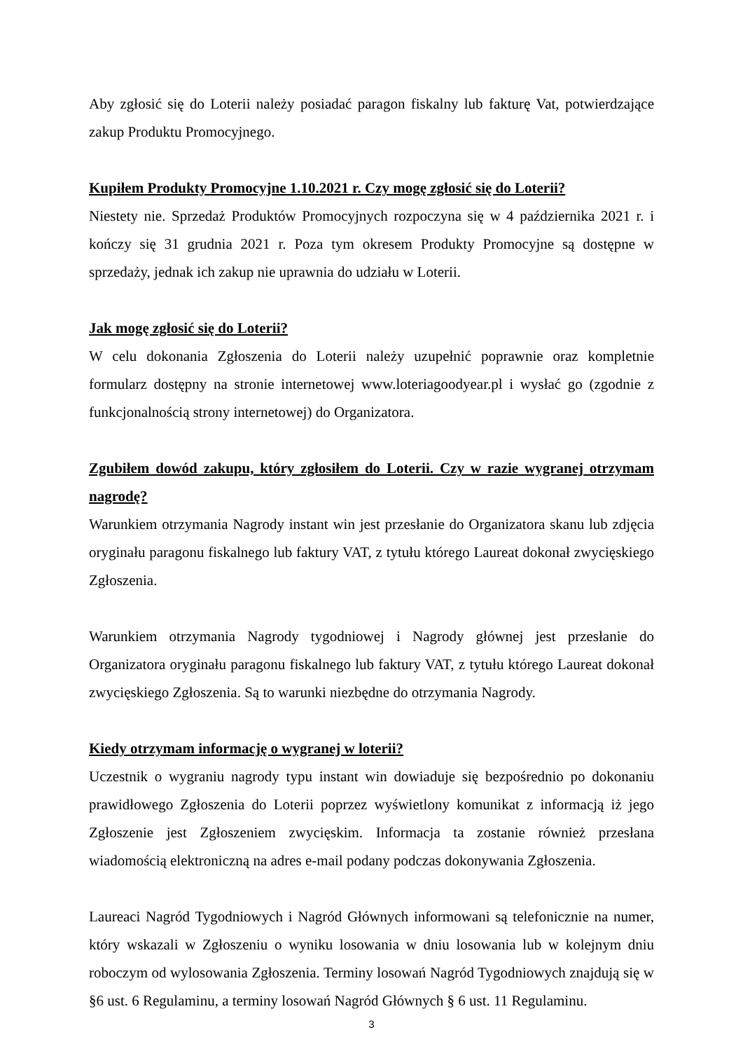Aby zgłosić się do Loterii należy posiadać paragon fiskalny lub fakturę Vat, potwierdzające zakup Produktu Promocyjnego.
Kupiłem Produkty Promocyjne 1.10.2021 r. Czy mogę zgłosić się do Loterii?
Niestety nie. Sprzedaż Produktów Promocyjnych rozpoczyna się w 4 października 2021 r. i kończy się 31 grudnia 2021 r. Poza tym okresem Produkty Promocyjne są dostępne w sprzedaży, jednak ich zakup nie uprawnia do udziału w Loterii.
Jak mogę zgłosić się do Loterii?
W celu dokonania Zgłoszenia do Loterii należy uzupełnić poprawnie oraz kompletnie formularz dostępny na stronie internetowej www.loteriagoodyear.pl i wysłać go (zgodnie z funkcjonalnością strony internetowej) do Organizatora.
Zgubiłem dowód zakupu, który zgłosiłem do Loterii. Czy w razie wygranej otrzymam nagrodę?
Warunkiem otrzymania Nagrody instant win jest przesłanie do Organizatora skanu lub zdjęcia oryginału paragonu fiskalnego lub faktury VAT, z tytułu którego Laureat dokonał zwycięskiego Zgłoszenia.
Warunkiem otrzymania Nagrody tygodniowej i Nagrody głównej jest przesłanie do Organizatora oryginału paragonu fiskalnego lub faktury VAT, z tytułu którego Laureat dokonał zwycięskiego Zgłoszenia. Są to warunki niezbędne do otrzymania Nagrody.
Kiedy otrzymam informację o wygranej w loterii?
Uczestnik o wygraniu nagrody typu instant win dowiaduje się bezpośrednio po dokonaniu prawidłowego Zgłoszenia do Loterii poprzez wyświetlony komunikat z informacją iż jego Zgłoszenie jest Zgłoszeniem zwycięskim. Informacja ta zostanie również przesłana wiadomością elektroniczną na adres e-mail podany podczas dokonywania Zgłoszenia.
Laureaci Nagród Tygodniowych i Nagród Głównych informowani są telefonicznie na numer, który wskazali w Zgłoszeniu o wyniku losowania w dniu losowania lub w kolejnym dniu roboczym od wylosowania Zgłoszenia. Terminy losowań Nagród Tygodniowych znajdują się w §6 ust. 6 Regulaminu, a terminy losowań Nagród Głównych § 6 ust. 11 Regulaminu.
3